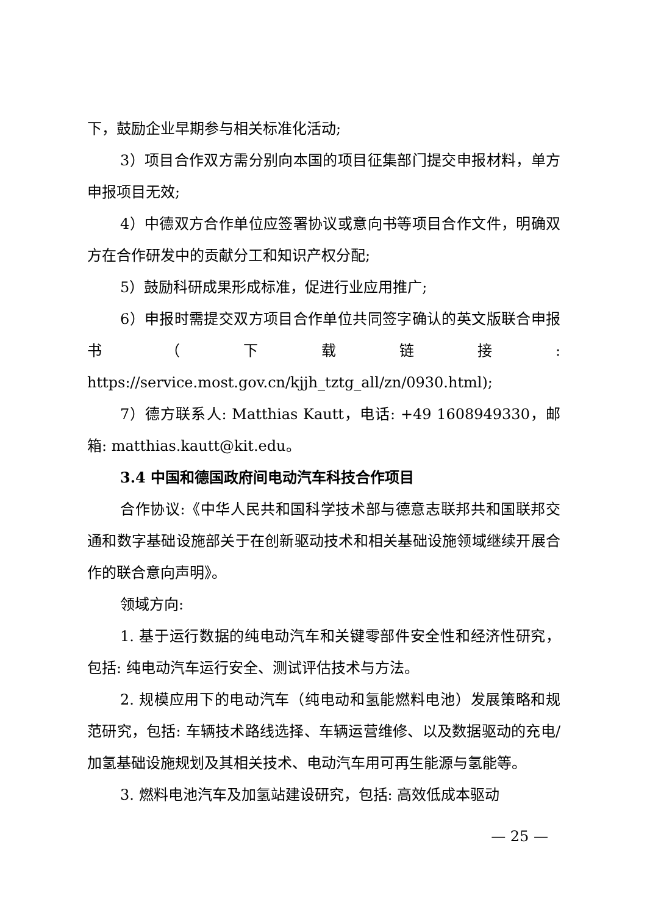下，鼓励企业早期参与相关标准化活动;
3）项目合作双方需分别向本国的项目征集部门提交申报材料，单方申报项目无效;
4）中德双方合作单位应签署协议或意向书等项目合作文件，明确双方在合作研发中的贡献分工和知识产权分配;
5）鼓励科研成果形成标准，促进行业应用推广;
6）申报时需提交双方项目合作单位共同签字确认的英文版联合申报书（下载链接: https://service.most.gov.cn/kjjh_tztg_all/zn/0930.html);
7）德方联系人: Matthias Kautt，电话: +49 1608949330，邮箱: matthias.kautt@kit.edu。
3.4 中国和德国政府间电动汽车科技合作项目
合作协议:《中华人民共和国科学技术部与德意志联邦共和国联邦交通和数字基础设施部关于在创新驱动技术和相关基础设施领域继续开展合作的联合意向声明》。
领域方向:
1. 基于运行数据的纯电动汽车和关键零部件安全性和经济性研究，包括: 纯电动汽车运行安全、测试评估技术与方法。
2. 规模应用下的电动汽车（纯电动和氢能燃料电池）发展策略和规范研究，包括: 车辆技术路线选择、车辆运营维修、以及数据驱动的充电/加氢基础设施规划及其相关技术、电动汽车用可再生能源与氢能等。
3. 燃料电池汽车及加氢站建设研究，包括: 高效低成本驱动
— 25 —